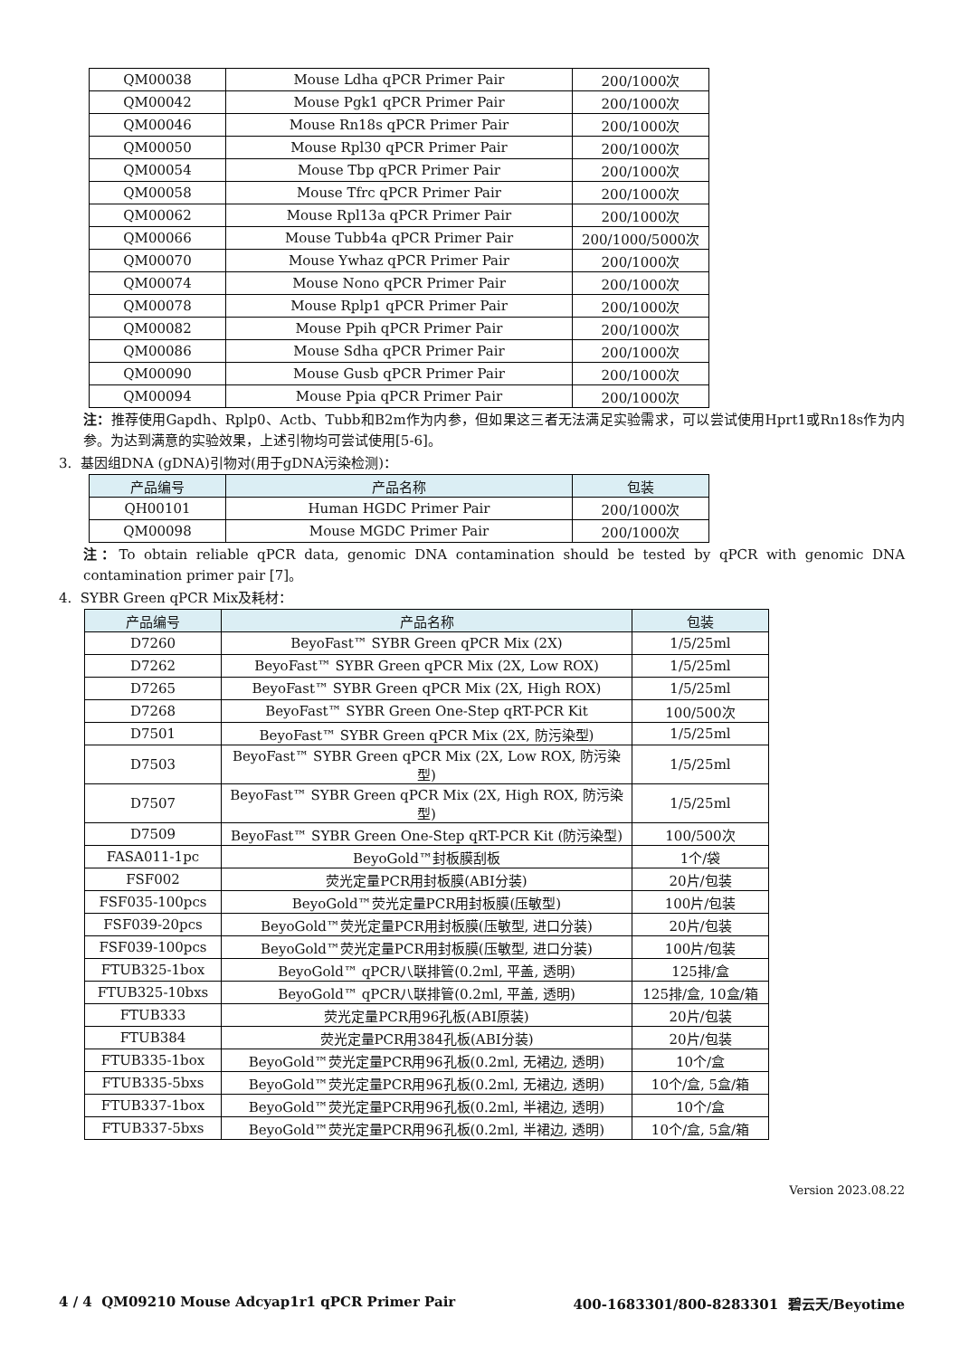| QM00038 | Mouse Ldha qPCR Primer Pair | 200/1000次 |
| QM00042 | Mouse Pgk1 qPCR Primer Pair | 200/1000次 |
| QM00046 | Mouse Rn18s qPCR Primer Pair | 200/1000次 |
| QM00050 | Mouse Rpl30 qPCR Primer Pair | 200/1000次 |
| QM00054 | Mouse Tbp qPCR Primer Pair | 200/1000次 |
| QM00058 | Mouse Tfrc qPCR Primer Pair | 200/1000次 |
| QM00062 | Mouse Rpl13a qPCR Primer Pair | 200/1000次 |
| QM00066 | Mouse Tubb4a qPCR Primer Pair | 200/1000/5000次 |
| QM00070 | Mouse Ywhaz qPCR Primer Pair | 200/1000次 |
| QM00074 | Mouse Nono qPCR Primer Pair | 200/1000次 |
| QM00078 | Mouse Rplp1 qPCR Primer Pair | 200/1000次 |
| QM00082 | Mouse Ppih qPCR Primer Pair | 200/1000次 |
| QM00086 | Mouse Sdha qPCR Primer Pair | 200/1000次 |
| QM00090 | Mouse Gusb qPCR Primer Pair | 200/1000次 |
| QM00094 | Mouse Ppia qPCR Primer Pair | 200/1000次 |
注：推荐使用Gapdh、Rplp0、Actb、Tubb和B2m作为内参，但如果这三者无法满足实验需求，可以尝试使用Hprt1或Rn18s作为内参。为达到满意的实验效果，上述引物均可尝试使用[5-6]。
3. 基因组DNA (gDNA)引物对(用于gDNA污染检测)：
| 产品编号 | 产品名称 | 包装 |
| --- | --- | --- |
| QH00101 | Human HGDC Primer Pair | 200/1000次 |
| QM00098 | Mouse MGDC Primer Pair | 200/1000次 |
注：To obtain reliable qPCR data, genomic DNA contamination should be tested by qPCR with genomic DNA contamination primer pair [7]。
4. SYBR Green qPCR Mix及耗材：
| 产品编号 | 产品名称 | 包装 |
| --- | --- | --- |
| D7260 | BeyoFast™ SYBR Green qPCR Mix (2X) | 1/5/25ml |
| D7262 | BeyoFast™ SYBR Green qPCR Mix (2X, Low ROX) | 1/5/25ml |
| D7265 | BeyoFast™ SYBR Green qPCR Mix (2X, High ROX) | 1/5/25ml |
| D7268 | BeyoFast™ SYBR Green One-Step qRT-PCR Kit | 100/500次 |
| D7501 | BeyoFast™ SYBR Green qPCR Mix (2X, 防污染型) | 1/5/25ml |
| D7503 | BeyoFast™ SYBR Green qPCR Mix (2X, Low ROX, 防污染型) | 1/5/25ml |
| D7507 | BeyoFast™ SYBR Green qPCR Mix (2X, High ROX, 防污染型) | 1/5/25ml |
| D7509 | BeyoFast™ SYBR Green One-Step qRT-PCR Kit (防污染型) | 100/500次 |
| FASA011-1pc | BeyoGold™封板膜刮板 | 1个/袋 |
| FSF002 | 荧光定量PCR用封板膜(ABI分装) | 20片/包装 |
| FSF035-100pcs | BeyoGold™荧光定量PCR用封板膜(压敏型) | 100片/包装 |
| FSF039-20pcs | BeyoGold™荧光定量PCR用封板膜(压敏型, 进口分装) | 20片/包装 |
| FSF039-100pcs | BeyoGold™荧光定量PCR用封板膜(压敏型, 进口分装) | 100片/包装 |
| FTUB325-1box | BeyoGold™ qPCR八联排管(0.2ml, 平盖, 透明) | 125排/盒 |
| FTUB325-10bxs | BeyoGold™ qPCR八联排管(0.2ml, 平盖, 透明) | 125排/盒, 10盒/箱 |
| FTUB333 | 荧光定量PCR用96孔板(ABI原装) | 20片/包装 |
| FTUB384 | 荧光定量PCR用384孔板(ABI分装) | 20片/包装 |
| FTUB335-1box | BeyoGold™荧光定量PCR用96孔板(0.2ml, 无裙边, 透明) | 10个/盒 |
| FTUB335-5bxs | BeyoGold™荧光定量PCR用96孔板(0.2ml, 无裙边, 透明) | 10个/盒, 5盒/箱 |
| FTUB337-1box | BeyoGold™荧光定量PCR用96孔板(0.2ml, 半裙边, 透明) | 10个/盒 |
| FTUB337-5bxs | BeyoGold™荧光定量PCR用96孔板(0.2ml, 半裙边, 透明) | 10个/盒, 5盒/箱 |
Version 2023.08.22
4 / 4 QM09210 Mouse Adcyap1r1 qPCR Primer Pair 400-1683301/800-8283301 碧云天/Beyotime